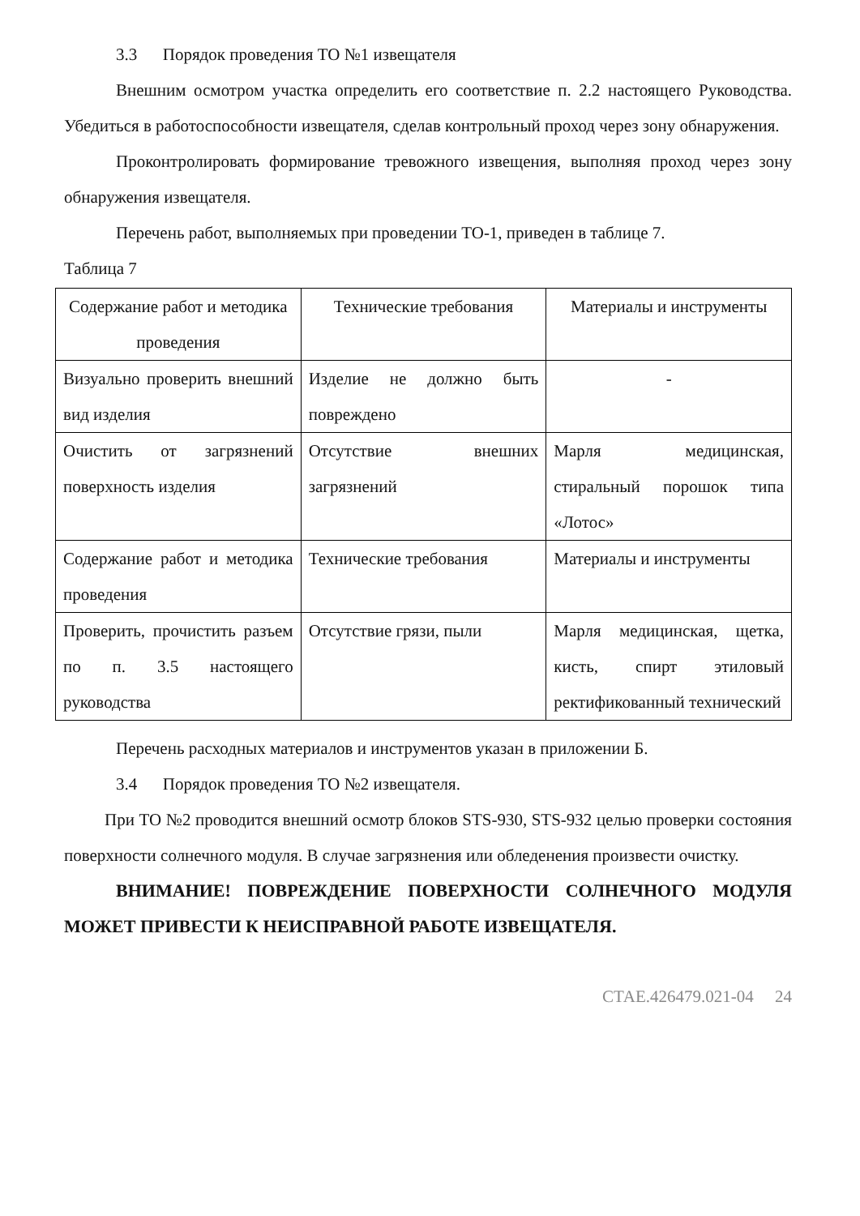3.3 Порядок проведения ТО №1 извещателя
Внешним осмотром участка определить его соответствие п. 2.2 настоящего Руководства. Убедиться в работоспособности извещателя, сделав контрольный проход через зону обнаружения.
Проконтролировать формирование тревожного извещения, выполняя проход через зону обнаружения извещателя.
Перечень работ, выполняемых при проведении ТО-1, приведен в таблице 7.
Таблица 7
| Содержание работ и методика проведения | Технические требования | Материалы и инструменты |
| Визуально проверить внешний вид изделия | Изделие не должно быть повреждено | - |
| Очистить от загрязнений поверхность изделия | Отсутствие внешних загрязнений | Марля медицинская, стиральный порошок типа «Лотос» |
| Содержание работ и методика проведения | Технические требования | Материалы и инструменты |
| Проверить, прочистить разъем по п. 3.5 настоящего руководства | Отсутствие грязи, пыли | Марля медицинская, щетка, кисть, спирт этиловый ректификованный технический |
Перечень расходных материалов и инструментов указан в приложении Б.
3.4 Порядок проведения ТО №2 извещателя.
При ТО №2 проводится внешний осмотр блоков STS-930, STS-932 целью проверки состояния поверхности солнечного модуля. В случае загрязнения или обледенения произвести очистку.
ВНИМАНИЕ! ПОВРЕЖДЕНИЕ ПОВЕРХНОСТИ СОЛНЕЧНОГО МОДУЛЯ МОЖЕТ ПРИВЕСТИ К НЕИСПРАВНОЙ РАБОТЕ ИЗВЕЩАТЕЛЯ.
СТАЕ.426479.021-04 24